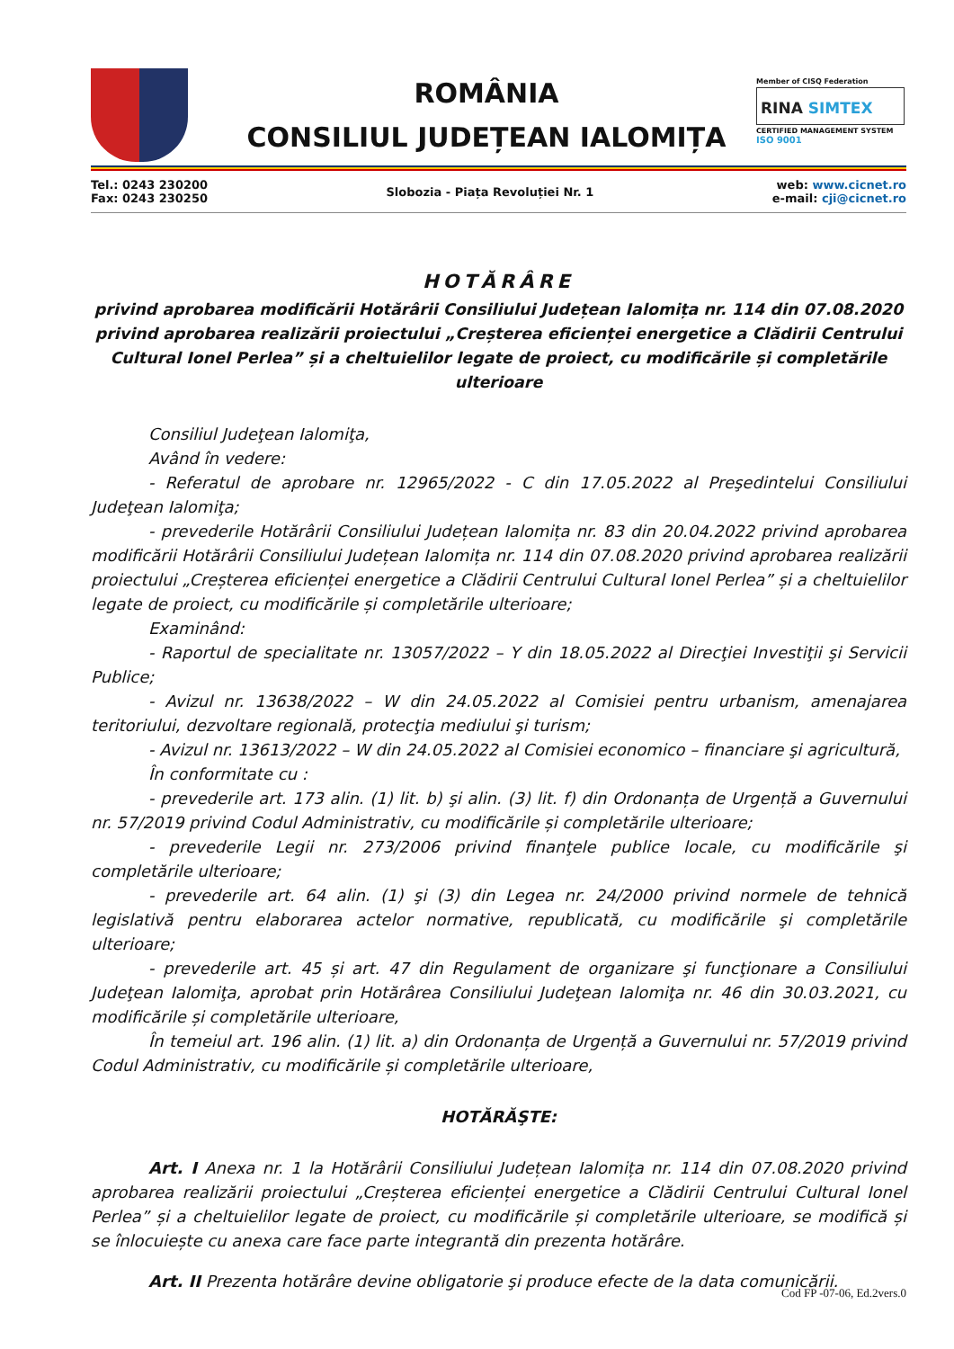ROMÂNIA
CONSILIUL JUDEȚEAN IALOMIȚA
Member of CISQ Federation
RINA SIMTEX
CERTIFIED MANAGEMENT SYSTEM
ISO 9001
Tel.: 0243 230200
Fax: 0243 230250
Slobozia - Piața Revoluției Nr. 1
web: www.cicnet.ro
e-mail: cji@cicnet.ro
HOTĂRÂRE
privind aprobarea modificării Hotărârii Consiliului Județean Ialomița nr. 114 din 07.08.2020 privind aprobarea realizării proiectului „Creșterea eficienței energetice a Clădirii Centrului Cultural Ionel Perlea” și a cheltuielilor legate de proiect, cu modificările și completările ulterioare
Consiliul Judeţean Ialomiţa,
Având în vedere:
- Referatul de aprobare nr. 12965/2022 - C din 17.05.2022 al Preşedintelui Consiliului Judeţean Ialomiţa;
- prevederile Hotărârii Consiliului Județean Ialomița nr. 83 din 20.04.2022 privind aprobarea modificării Hotărârii Consiliului Județean Ialomița nr. 114 din 07.08.2020 privind aprobarea realizării proiectului „Creșterea eficienței energetice a Clădirii Centrului Cultural Ionel Perlea” și a cheltuielilor legate de proiect, cu modificările și completările ulterioare;
Examinând:
- Raportul de specialitate nr. 13057/2022 – Y din 18.05.2022 al Direcţiei Investiţii şi Servicii Publice;
- Avizul nr. 13638/2022 – W din 24.05.2022 al Comisiei pentru urbanism, amenajarea teritoriului, dezvoltare regională, protecţia mediului şi turism;
- Avizul nr. 13613/2022 – W din 24.05.2022 al Comisiei economico – financiare şi agricultură,
În conformitate cu :
- prevederile art. 173 alin. (1) lit. b) şi alin. (3) lit. f) din Ordonanța de Urgență a Guvernului nr. 57/2019 privind Codul Administrativ, cu modificările și completările ulterioare;
- prevederile Legii nr. 273/2006 privind finanţele publice locale, cu modificările şi completările ulterioare;
- prevederile art. 64 alin. (1) şi (3) din Legea nr. 24/2000 privind normele de tehnică legislativă pentru elaborarea actelor normative, republicată, cu modificările şi completările ulterioare;
- prevederile art. 45 și art. 47 din Regulament de organizare şi funcţionare a Consiliului Judeţean Ialomiţa, aprobat prin Hotărârea Consiliului Judeţean Ialomiţa nr. 46 din 30.03.2021, cu modificările și completările ulterioare,
În temeiul art. 196 alin. (1) lit. a) din Ordonanța de Urgență a Guvernului nr. 57/2019 privind Codul Administrativ, cu modificările și completările ulterioare,
HOTĂRĂŞTE:
Art. I Anexa nr. 1 la Hotărârii Consiliului Județean Ialomița nr. 114 din 07.08.2020 privind aprobarea realizării proiectului „Creșterea eficienței energetice a Clădirii Centrului Cultural Ionel Perlea” și a cheltuielilor legate de proiect, cu modificările și completările ulterioare, se modifică și se înlocuiește cu anexa care face parte integrantă din prezenta hotărâre.
Art. II Prezenta hotărâre devine obligatorie şi produce efecte de la data comunicării.
Cod FP -07-06, Ed.2vers.0